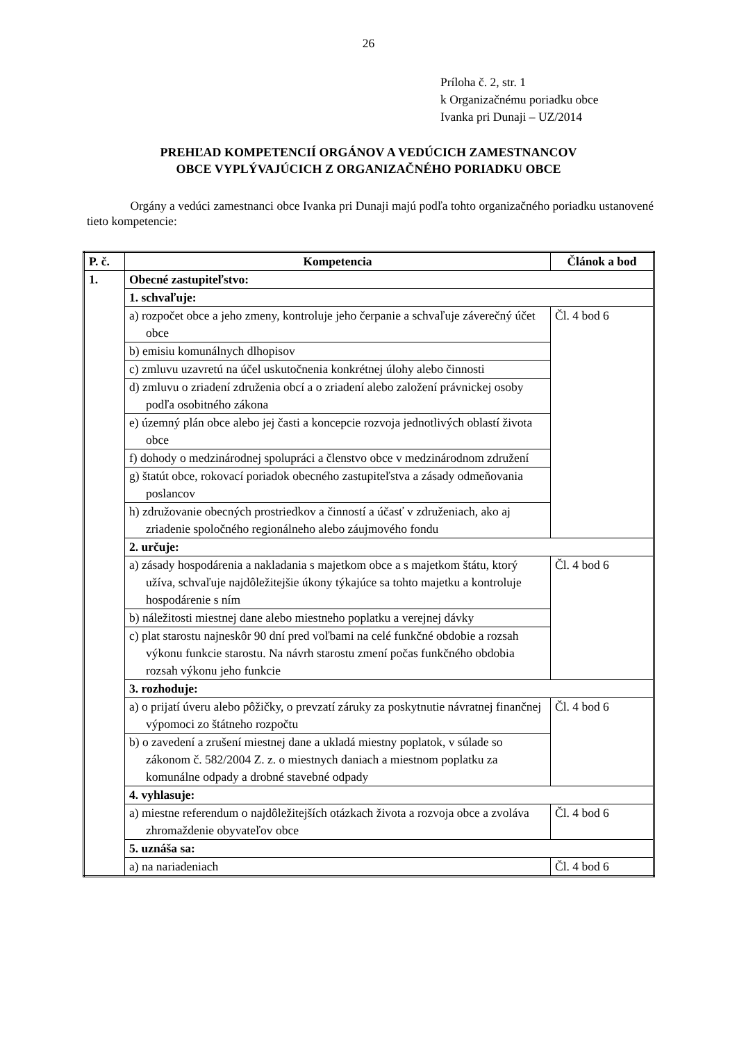26
Príloha č. 2, str. 1
k Organizačnému poriadku obce
Ivanka pri Dunaji – UZ/2014
PREHĽAD KOMPETENCIÍ ORGÁNOV A VEDÚCICH ZAMESTNANCOV
OBCE VYPLÝVAJÚCICH Z ORGANIZAČNÉHO PORIADKU OBCE
Orgány a vedúci zamestnanci obce Ivanka pri Dunaji majú podľa tohto organizačného poriadku ustanovené tieto kompetencie:
| P. č. | Kompetencia | Článok a bod |
| --- | --- | --- |
| 1. | Obecné zastupiteľstvo: | |
| | 1. schvaľuje: | |
| | a) rozpočet obce a jeho zmeny, kontroluje jeho čerpanie a schvaľuje záverečný účet obce | Čl. 4 bod 6 |
| | b) emisiu komunálnych dlhopisov | |
| | c) zmluvu uzavretú na účel uskutočnenia konkrétnej úlohy alebo činnosti | |
| | d) zmluvu o zriadení združenia obcí a o zriadení alebo založení právnickej osoby podľa osobitného zákona | |
| | e) územný plán obce alebo jej časti a koncepcie rozvoja jednotlivých oblastí života obce | |
| | f) dohody o medzinárodnej spolupráci a členstvo obce v medzinárodnom združení | |
| | g) štatút obce, rokovací poriadok obecného zastupiteľstva a zásady odmeňovania poslancov | |
| | h) združovanie obecných prostriedkov a činností a účasť v združeniach, ako aj zriadenie spoločného regionálneho alebo záujmového fondu | |
| | 2. určuje: | |
| | a) zásady hospodárenia a nakladania s majetkom obce a s majetkom štátu, ktorý užíva, schvaľuje najdôležitejšie úkony týkajúce sa tohto majetku a kontroluje hospodárenie s ním | Čl. 4 bod 6 |
| | b) náležitosti miestnej dane alebo miestneho poplatku a verejnej dávky | |
| | c) plat starostu najneskôr 90 dní pred voľbami na celé funkčné obdobie a rozsah výkonu funkcie starostu. Na návrh starostu zmení počas funkčného obdobia rozsah výkonu jeho funkcie | |
| | 3. rozhoduje: | |
| | a) o prijatí úveru alebo pôžičky, o prevzatí záruky za poskytnutie návratnej finančnej výpomoci zo štátneho rozpočtu | Čl. 4 bod 6 |
| | b) o zavedení a zrušení miestnej dane a ukladá miestny poplatok, v súlade so zákonom č. 582/2004 Z. z. o miestnych daniach a miestnom poplatku za komunálne odpady a drobné stavebné odpady | |
| | 4. vyhlasuje: | |
| | a) miestne referendum o najdôležitejších otázkach života a rozvoja obce a zvoláva zhromaždenie obyvateľov obce | Čl. 4 bod 6 |
| | 5. uznáša sa: | |
| | a) na nariadeniach | Čl. 4 bod 6 |